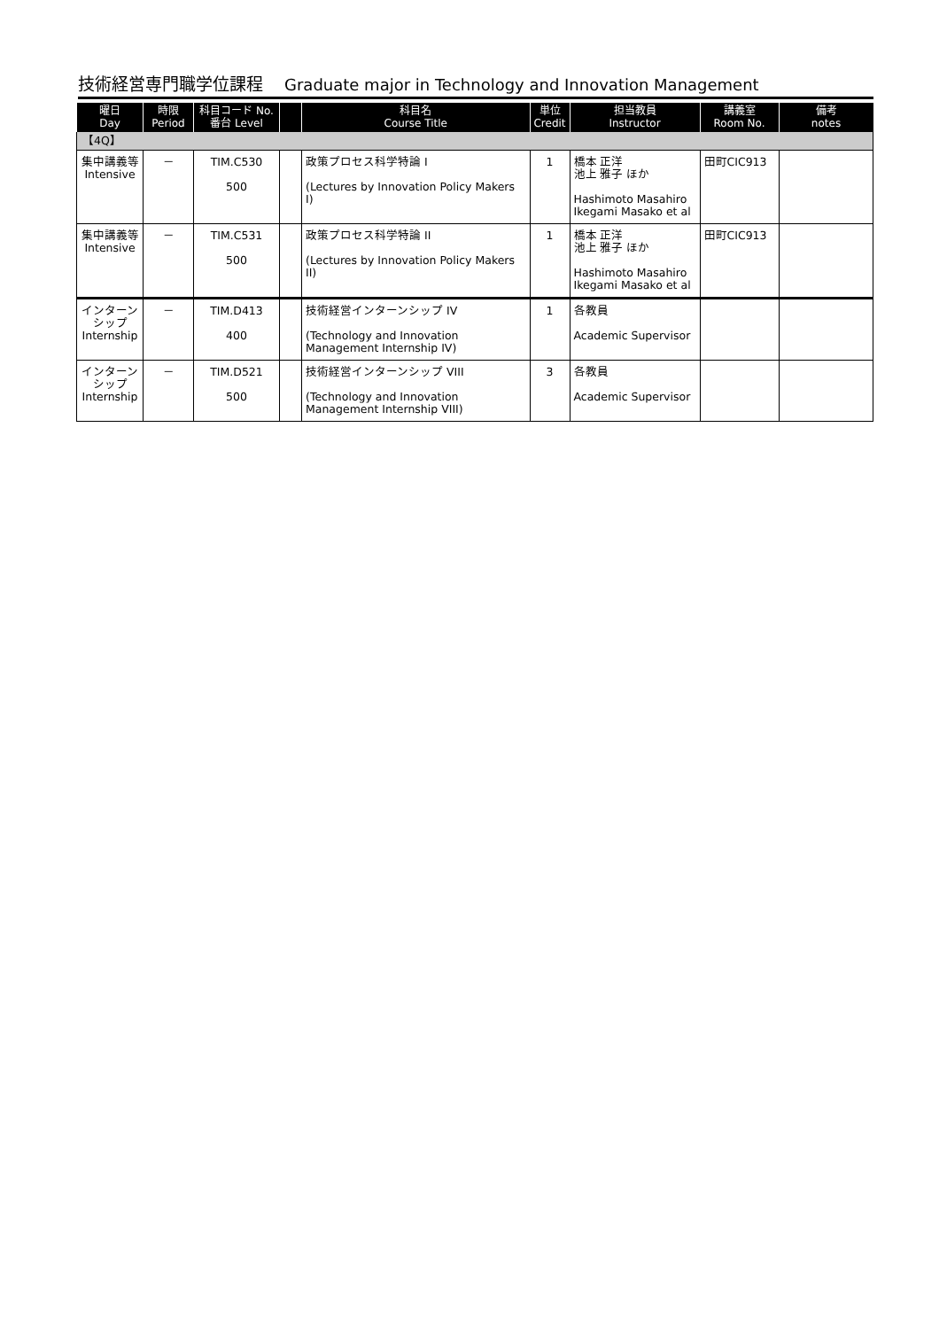技術経営専門職学位課程 Graduate major in Technology and Innovation Management
| 曜日 Day | 時限 Period | 科目コード No. 番台 Level | | 科目名 Course Title | 単位 Credit | 担当教員 Instructor | 講義室 Room No. | 備考 notes |
| --- | --- | --- | --- | --- | --- | --- | --- | --- |
| 【4Q】 | | | | | | | | |
| 集中講義等 Intensive | － | TIM.C530 500 | | 政策プロセス科学特論 I (Lectures by Innovation Policy Makers I) | 1 | 橋本 正洋 池上 雅子 ほか Hashimoto Masahiro Ikegami Masako et al | 田町CIC913 | |
| 集中講義等 Intensive | － | TIM.C531 500 | | 政策プロセス科学特論 II (Lectures by Innovation Policy Makers II) | 1 | 橋本 正洋 池上 雅子 ほか Hashimoto Masahiro Ikegami Masako et al | 田町CIC913 | |
| インターンシップ Internship | － | TIM.D413 400 | | 技術経営インターンシップ IV (Technology and Innovation Management Internship IV) | 1 | 各教員 Academic Supervisor | | |
| インターンシップ Internship | － | TIM.D521 500 | | 技術経営インターンシップ VIII (Technology and Innovation Management Internship VIII) | 3 | 各教員 Academic Supervisor | | |